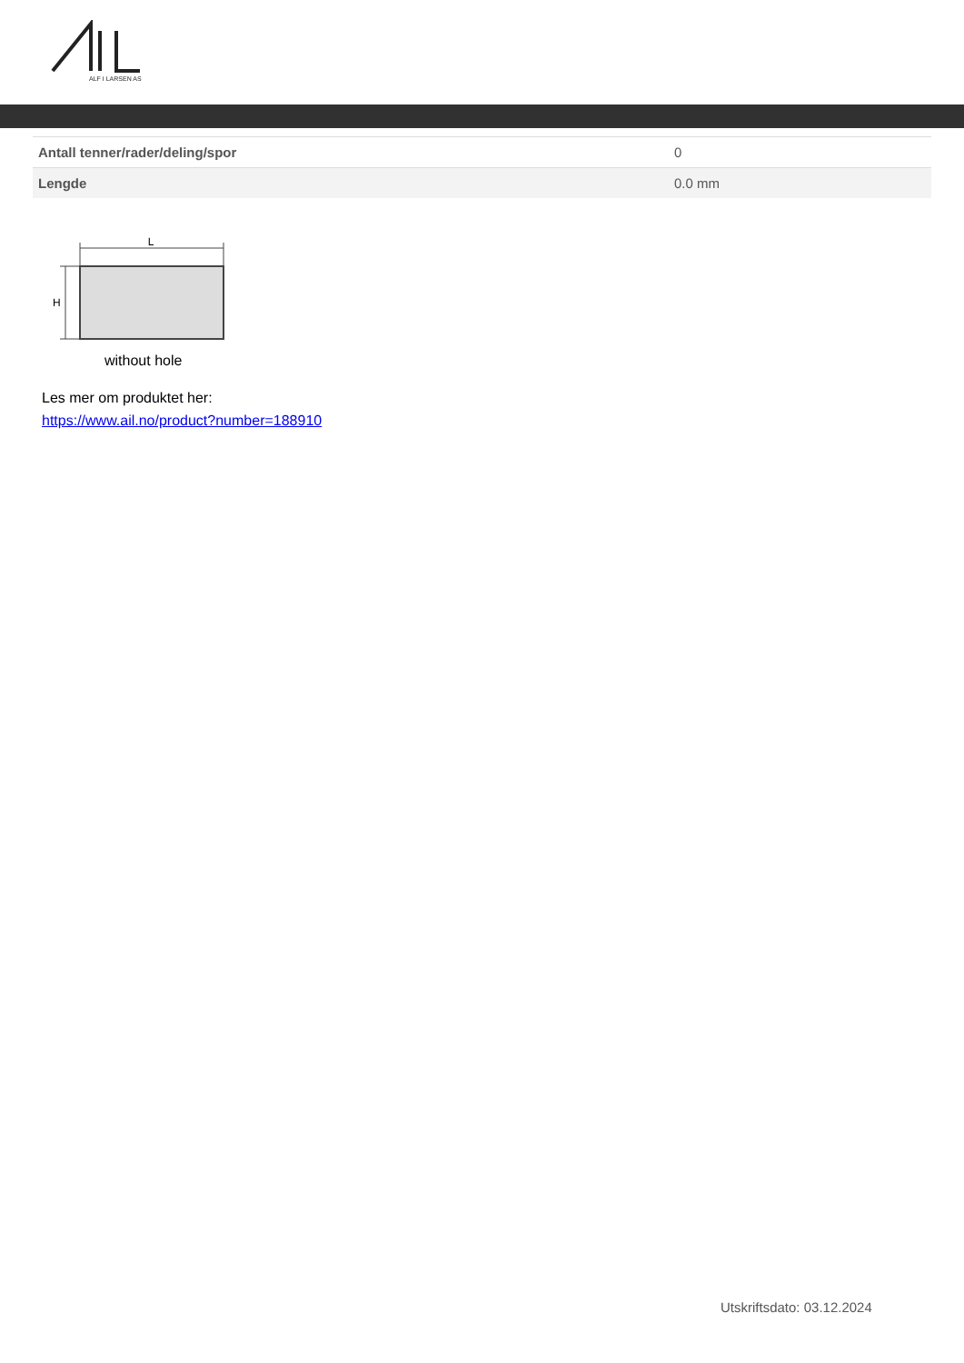ALF I LARSEN AS
| Antall tenner/rader/deling/spor | 0 |
| Lengde | 0.0 mm |
L
H
without hole
Les mer om produktet her:
https://www.ail.no/product?number=188910
Utskriftsdato: 03.12.2024